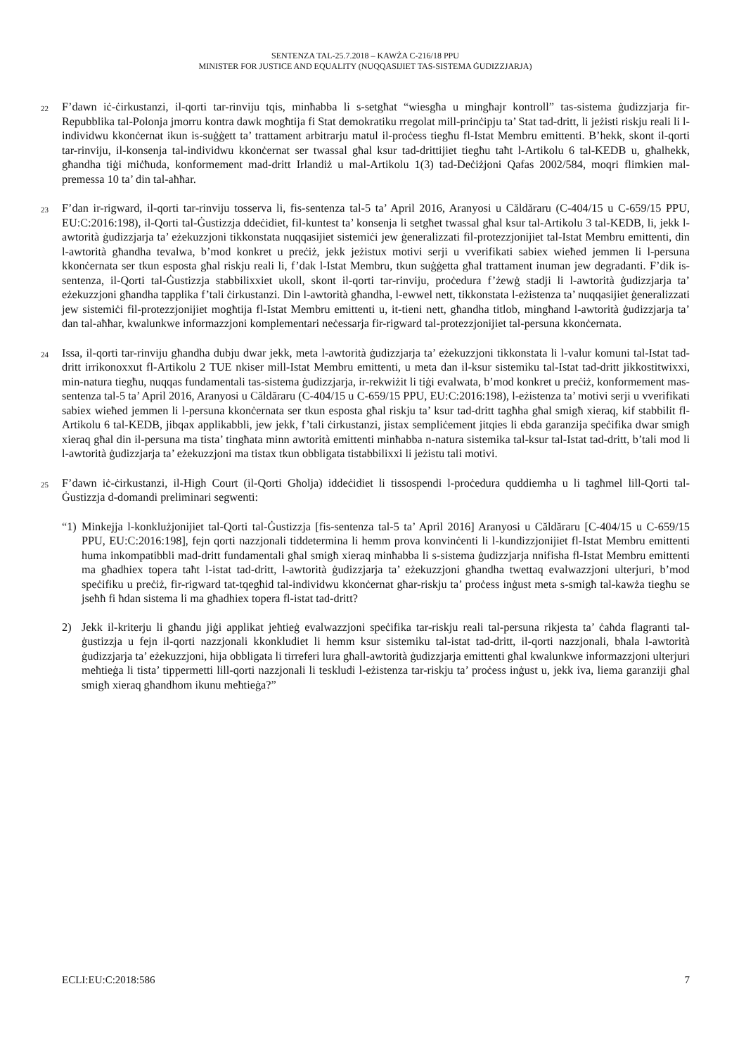SENTENZA TAL-25.7.2018 – KAWŻA C-216/18 PPU
MINISTER FOR JUSTICE AND EQUALITY (NUQQASIJIET TAS-SISTEMA ĠUDIZZJARJA)
22
F’dawn iċ-ċirkustanzi, il-qorti tar-rinviju tqis, minħabba li s-setgħat “wiesgħa u mingħajr kontroll” tas-sistema ġudizzjarja fir-Repubblika tal-Polonja jmorru kontra dawk mogħtija fi Stat demokratiku rregolat mill-prinċipju ta’ Stat tad-dritt, li jeżisti riskju reali li l-individwu kkonċernat ikun is-suġġett ta’ trattament arbitrarju matul il-proċess tiegħu fl-Istat Membru emittenti. B’hekk, skont il-qorti tar-rinviju, il-konsenja tal-individwu kkonċernat ser twassal għal ksur tad-drittijiet tiegħu taħt l-Artikolu 6 tal-KEDB u, għalhekk, għandha tiġi miċħuda, konformement mad-dritt Irlandiż u mal-Artikolu 1(3) tad-Deċiżjoni Qafas 2002/584, moqri flimkien mal-premessa 10 ta’ din tal-aħħar.
23
F’dan ir-rigward, il-qorti tar-rinviju tosserva li, fis-sentenza tal-5 ta’ April 2016, Aranyosi u Căldăraru (C-404/15 u C-659/15 PPU, EU:C:2016:198), il-Qorti tal-Ġustizzja ddeċidiet, fil-kuntest ta’ konsenja li setgħet twassal għal ksur tal-Artikolu 3 tal-KEDB, li, jekk l-awtorità ġudizzjarja ta’ eżekuzzjoni tikkonstata nuqqasijiet sistemiċi jew ġeneralizzati fil-protezzjonijiet tal-Istat Membru emittenti, din l-awtorità għandha tevalwa, b’mod konkret u preċiż, jekk jeżistux motivi serji u vverifikati sabiex wieħed jemmen li l-persuna kkonċernata ser tkun esposta għal riskju reali li, f’dak l-Istat Membru, tkun suġġetta għal trattament inuman jew degradanti. F’dik is-sentenza, il-Qorti tal-Ġustizzja stabbilixxiet ukoll, skont il-qorti tar-rinviju, proċedura f’żewġ stadji li l-awtorità ġudizzjarja ta’ eżekuzzjoni għandha tapplika f’tali ċirkustanzi. Din l-awtorità għandha, l-ewwel nett, tikkonstata l-eżistenza ta’ nuqqasijiet ġeneralizzati jew sistemiċi fil-protezzjonijiet mogħtija fl-Istat Membru emittenti u, it-tieni nett, għandha titlob, mingħand l-awtorità ġudizzjarja ta’ dan tal-aħħar, kwalunkwe informazzjoni komplementari neċessarja fir-rigward tal-protezzjonijiet tal-persuna kkonċernata.
24
Issa, il-qorti tar-rinviju għandha dubju dwar jekk, meta l-awtorità ġudizzjarja ta’ eżekuzzjoni tikkonstata li l-valur komuni tal-Istat tad-dritt irrikonoxxut fl-Artikolu 2 TUE nkiser mill-Istat Membru emittenti, u meta dan il-ksur sistemiku tal-Istat tad-dritt jikkostitwixxi, min-natura tiegħu, nuqqas fundamentali tas-sistema ġudizzjarja, ir-rekwiżit li tiġi evalwata, b’mod konkret u preċiż, konformement mas-sentenza tal-5 ta’ April 2016, Aranyosi u Căldăraru (C-404/15 u C-659/15 PPU, EU:C:2016:198), l-eżistenza ta’ motivi serji u vverifikati sabiex wieħed jemmen li l-persuna kkonċernata ser tkun esposta għal riskju ta’ ksur tad-dritt tagħha għal smigħ xieraq, kif stabbilit fl-Artikolu 6 tal-KEDB, jibqax applikabbli, jew jekk, f’tali ċirkustanzi, jistax sempliċement jitqies li ebda garanzija speċifika dwar smigħ xieraq għal din il-persuna ma tista’ tingħata minn awtorità emittenti minħabba n-natura sistemika tal-ksur tal-Istat tad-dritt, b’tali mod li l-awtorità ġudizzjarja ta’ eżekuzzjoni ma tistax tkun obbligata tistabbilixxi li jeżistu tali motivi.
25
F’dawn iċ-ċirkustanzi, il-High Court (il-Qorti Għolja) iddeċidiet li tissospendi l-proċedura quddiemha u li tagħmel lill-Qorti tal-Ġustizzja d-domandi preliminari segwenti:
“1)
Minkejja l-konklużjonijiet tal-Qorti tal-Ġustizzja [fis-sentenza tal-5 ta’ April 2016] Aranyosi u Căldăraru [C-404/15 u C-659/15 PPU, EU:C:2016:198], fejn qorti nazzjonali tiddetermina li hemm prova konvinċenti li l-kundizzjonijiet fl-Istat Membru emittenti huma inkompatibbli mad-dritt fundamentali għal smigħ xieraq minħabba li s-sistema ġudizzjarja nnifisha fl-Istat Membru emittenti ma għadhiex topera taħt l-istat tad-dritt, l-awtorità ġudizzjarja ta’ eżekuzzjoni għandha twettaq evalwazzjoni ulterjuri, b’mod speċifiku u preċiż, fir-rigward tat-tqegħid tal-individwu kkonċernat għar-riskju ta’ proċess inġust meta s-smigħ tal-kawża tiegħu se jseħħ fi ħdan sistema li ma għadhiex topera fl-istat tad-dritt?
2) Jekk il-kriterju li għandu jiġi applikat jeħtieġ evalwazzjoni speċifika tar-riskju reali tal-persuna rikjesta ta’ ċaħda flagranti tal-ġustizzja u fejn il-qorti nazzjonali kkonkludiet li hemm ksur sistemiku tal-istat tad-dritt, il-qorti nazzjonali, bħala l-awtorità ġudizzjarja ta’ eżekuzzjoni, hija obbligata li tirreferi lura għall-awtorità ġudizzjarja emittenti għal kwalunkwe informazzjoni ulterjuri meħtieġa li tista’ tippermetti lill-qorti nazzjonali li teskludi l-eżistenza tar-riskju ta’ proċess inġust u, jekk iva, liema garanziji għal smigħ xieraq għandhom ikunu meħtieġa?”
ECLI:EU:C:2018:586 7